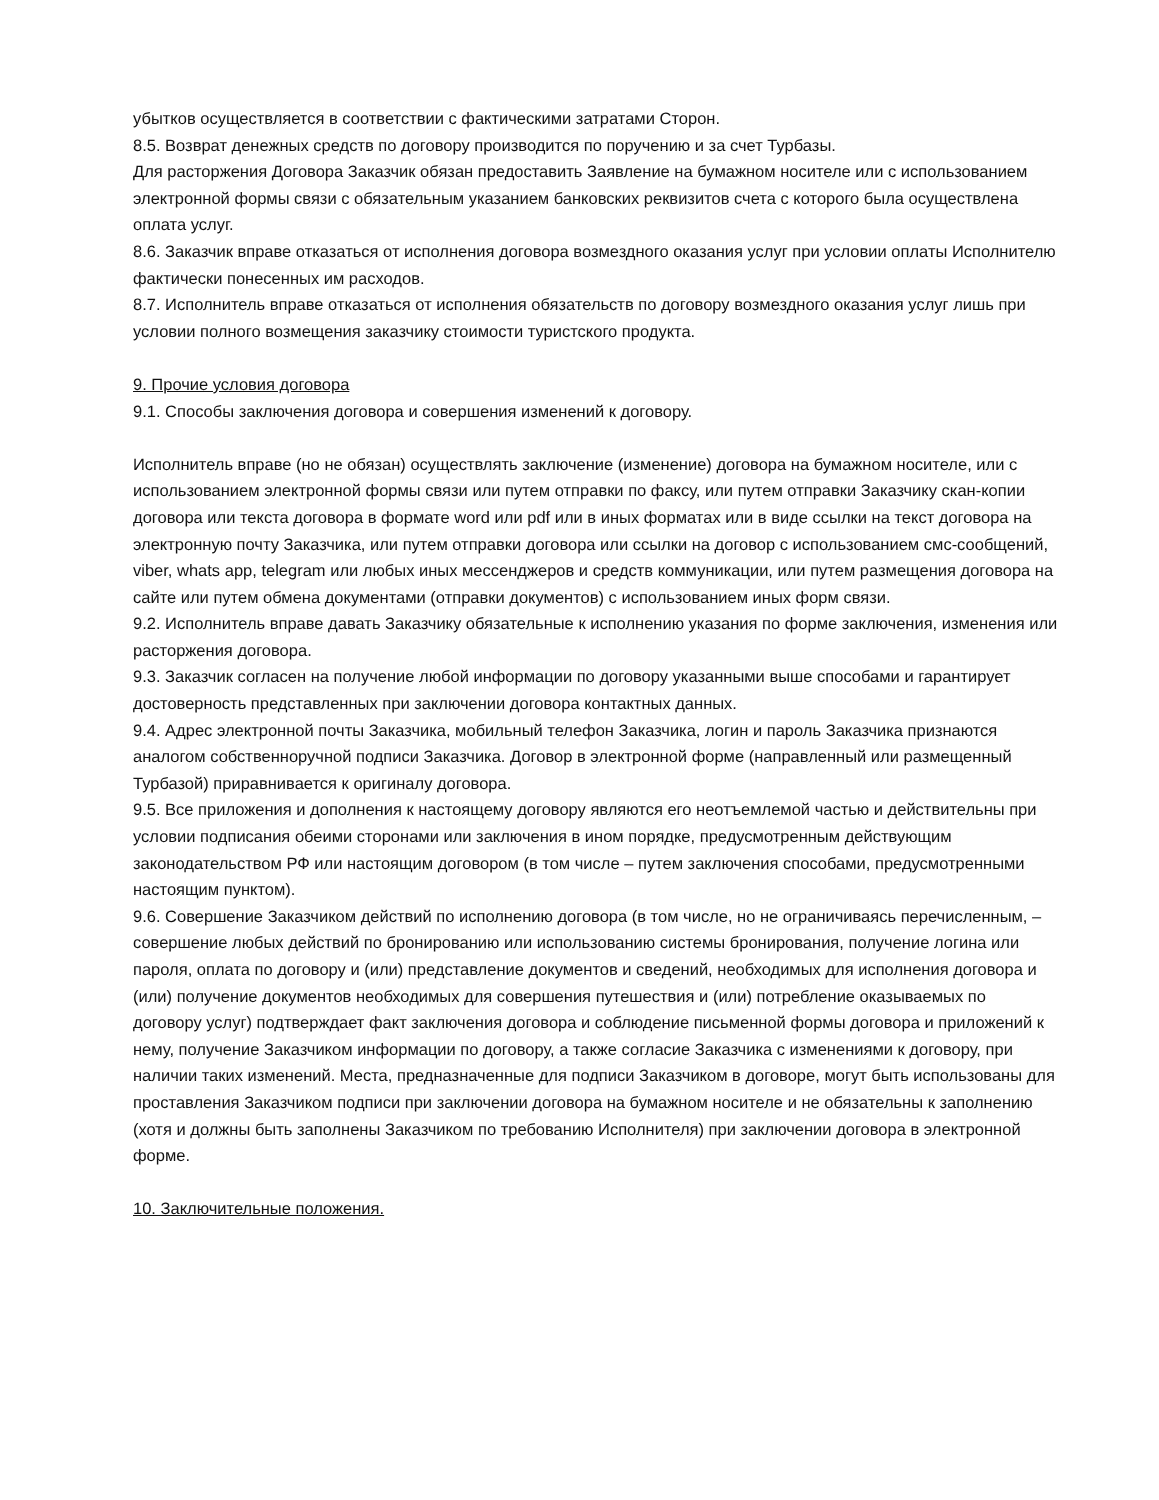убытков осуществляется в соответствии с фактическими затратами Сторон.
8.5. Возврат денежных средств по договору производится по поручению и за счет Турбазы.
Для расторжения Договора Заказчик обязан предоставить Заявление на бумажном носителе или с использованием электронной формы связи с обязательным указанием банковских реквизитов счета с которого была осуществлена оплата услуг.
8.6. Заказчик вправе отказаться от исполнения договора возмездного оказания услуг при условии оплаты Исполнителю фактически понесенных им расходов.
8.7. Исполнитель вправе отказаться от исполнения обязательств по договору возмездного оказания услуг лишь при условии полного возмещения заказчику стоимости туристского продукта.
9. Прочие условия договора
9.1. Способы заключения договора и совершения изменений к договору.
Исполнитель вправе (но не обязан) осуществлять заключение (изменение) договора на бумажном носителе, или с использованием электронной формы связи или путем отправки по факсу, или путем отправки Заказчику скан-копии договора или текста договора в формате word или pdf или в иных форматах или в виде ссылки на текст договора на электронную почту Заказчика, или путем отправки договора или ссылки на договор с использованием смс-сообщений, viber, whats app, telegram или любых иных мессенджеров и средств коммуникации, или путем размещения договора на сайте или путем обмена документами (отправки документов) с использованием иных форм связи.
9.2. Исполнитель вправе давать Заказчику обязательные к исполнению указания по форме заключения, изменения или расторжения договора.
9.3. Заказчик согласен на получение любой информации по договору указанными выше способами и гарантирует достоверность представленных при заключении договора контактных данных.
9.4. Адрес электронной почты Заказчика, мобильный телефон Заказчика, логин и пароль Заказчика признаются аналогом собственноручной подписи Заказчика. Договор в электронной форме (направленный или размещенный Турбазой) приравнивается к оригиналу договора.
9.5. Все приложения и дополнения к настоящему договору являются его неотъемлемой частью и действительны при условии подписания обеими сторонами или заключения в ином порядке, предусмотренным действующим законодательством РФ или настоящим договором (в том числе – путем заключения способами, предусмотренными настоящим пунктом).
9.6. Совершение Заказчиком действий по исполнению договора (в том числе, но не ограничиваясь перечисленным, – совершение любых действий по бронированию или использованию системы бронирования, получение логина или пароля, оплата по договору и (или) представление документов и сведений, необходимых для исполнения договора и (или) получение документов необходимых для совершения путешествия и (или) потребление оказываемых по договору услуг) подтверждает факт заключения договора и соблюдение письменной формы договора и приложений к нему, получение Заказчиком информации по договору, а также согласие Заказчика с изменениями к договору, при наличии таких изменений. Места, предназначенные для подписи Заказчиком в договоре, могут быть использованы для проставления Заказчиком подписи при заключении договора на бумажном носителе и не обязательны к заполнению (хотя и должны быть заполнены Заказчиком по требованию Исполнителя) при заключении договора в электронной форме.
10. Заключительные положения.